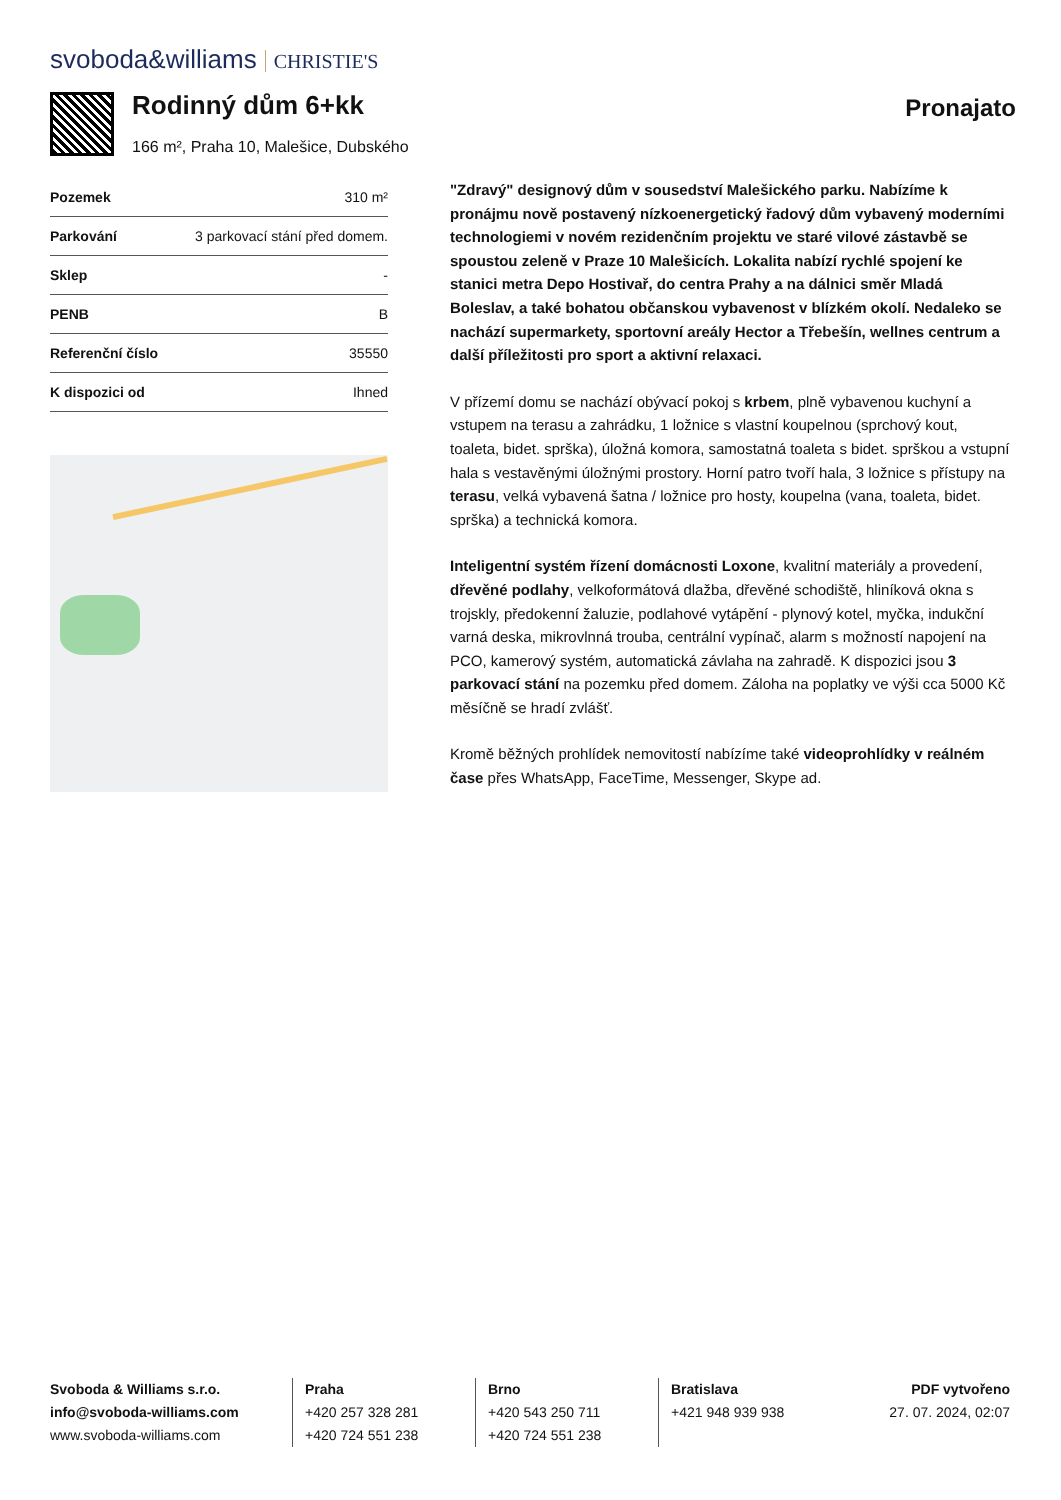svoboda&williams CHRISTIE'S
Rodinný dům 6+kk
166 m², Praha 10, Malešice, Dubského
Pronajato
| Pozemek | 310 m² |
| Parkování | 3 parkovací stání před domem. |
| Sklep | - |
| PENB | B |
| Referenční číslo | 35550 |
| K dispozici od | Ihned |
"Zdravý" designový dům v sousedství Malešického parku. Nabízíme k pronájmu nově postavený nízkoenergetický řadový dům vybavený moderními technologiemi v novém rezidenčním projektu ve staré vilové zástavbě se spoustou zeleně v Praze 10 Malešicích. Lokalita nabízí rychlé spojení ke stanici metra Depo Hostivař, do centra Prahy a na dálnici směr Mladá Boleslav, a také bohatou občanskou vybavenost v blízkém okolí. Nedaleko se nachází supermarkety, sportovní areály Hector a Třebešín, wellnes centrum a další příležitosti pro sport a aktivní relaxaci.
V přízemí domu se nachází obývací pokoj s krbem, plně vybavenou kuchyní a vstupem na terasu a zahrádku, 1 ložnice s vlastní koupelnou (sprchový kout, toaleta, bidet. sprška), úložná komora, samostatná toaleta s bidet. sprškou a vstupní hala s vestavěnými úložnými prostory. Horní patro tvoří hala, 3 ložnice s přístupy na terasu, velká vybavená šatna / ložnice pro hosty, koupelna (vana, toaleta, bidet. sprška) a technická komora.
Inteligentní systém řízení domácnosti Loxone, kvalitní materiály a provedení, dřevěné podlahy, velkoformátová dlažba, dřevěné schodiště, hliníková okna s trojskly, předokenní žaluzie, podlahové vytápění - plynový kotel, myčka, indukční varná deska, mikrovlnná trouba, centrální vypínač, alarm s možností napojení na PCO, kamerový systém, automatická závlaha na zahradě. K dispozici jsou 3 parkovací stání na pozemku před domem. Záloha na poplatky ve výši cca 5000 Kč měsíčně se hradí zvlášť.
Kromě běžných prohlídek nemovitostí nabízíme také videoprohlídky v reálném čase přes WhatsApp, FaceTime, Messenger, Skype ad.
Svoboda & Williams s.r.o.
info@svoboda-williams.com
www.svoboda-williams.com
Praha
+420 257 328 281
+420 724 551 238
Brno
+420 543 250 711
+420 724 551 238
Bratislava
+421 948 939 938
PDF vytvořeno
27. 07. 2024, 02:07